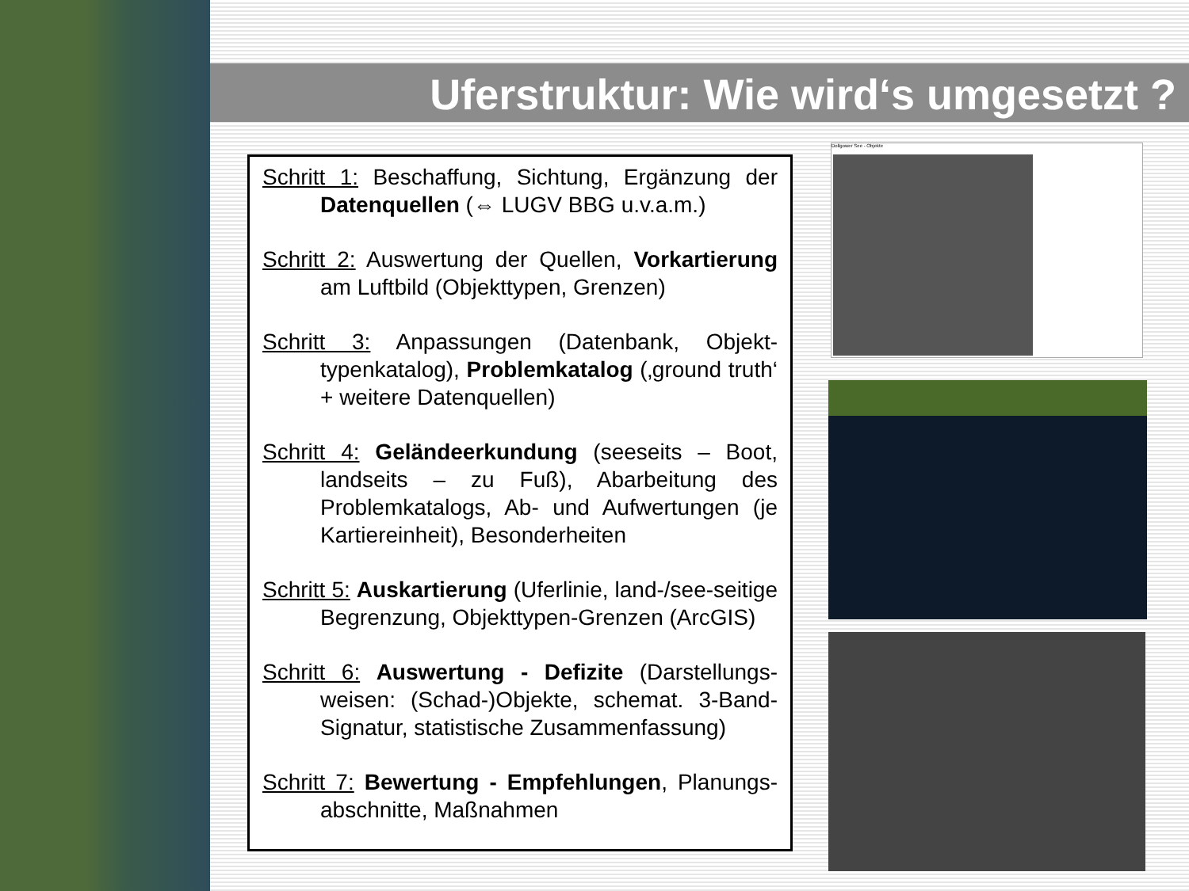Uferstruktur: Wie wird‘s umgesetzt ?
Schritt 1: Beschaffung, Sichtung, Ergänzung der Datenquellen (⇔ LUGV BBG u.v.a.m.)
Schritt 2: Auswertung der Quellen, Vorkartierung am Luftbild (Objekttypen, Grenzen)
Schritt 3: Anpassungen (Datenbank, Objekt-typenkatalog), Problemkatalog (‚ground truth‘ + weitere Datenquellen)
Schritt 4: Geländeerkundung (seeseits – Boot, landseits – zu Fuß), Abarbeitung des Problemkatalogs, Ab- und Aufwertungen (je Kartiereinheit), Besonderheiten
Schritt 5: Auskartierung (Uferlinie, land-/see-seitige Begrenzung, Objekttypen-Grenzen (ArcGIS)
Schritt 6: Auswertung - Defizite (Darstellungs-weisen: (Schad-)Objekte, schemat. 3-Band-Signatur, statistische Zusammenfassung)
Schritt 7: Bewertung - Empfehlungen, Planungs-abschnitte, Maßnahmen
Dollgower See - Objekte